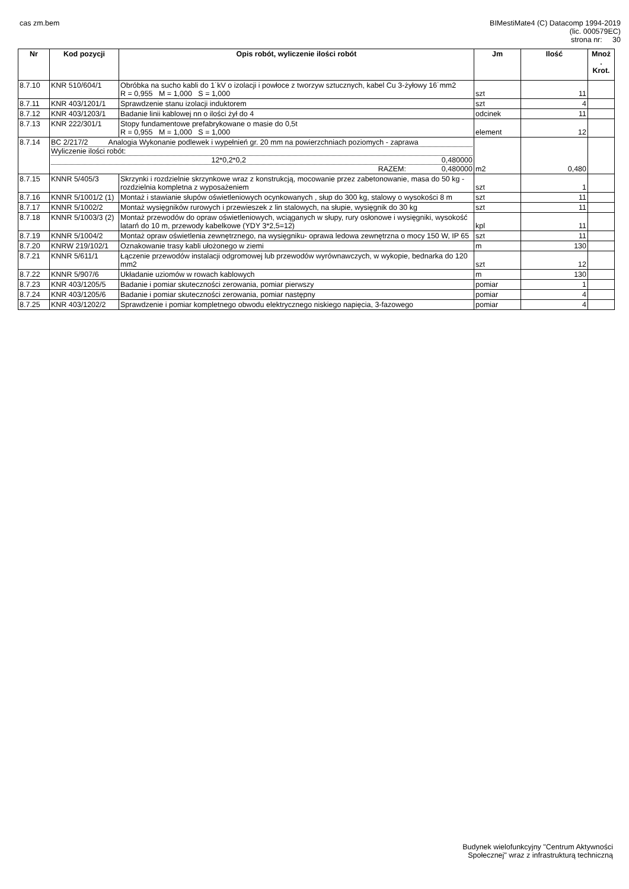cas zm.bem BIMestiMate4 (C) Datacomp 1994-2019
(lic. 000579EC)
strona nr: 30
| Nr | Kod pozycji | Opis robót, wyliczenie ilości robót | Jm | Ilość | Mnoż . Krot. |
| --- | --- | --- | --- | --- | --- |
| 8.7.10 | KNR 510/604/1 | Obróbka na sucho kabli do 1˙kV o izolacji i powłoce z tworzyw sztucznych, kabel Cu 3-żyłowy 16˙mm2 R = 0,955 M = 1,000 S = 1,000 | szt | 11 | |
| 8.7.11 | KNR 403/1201/1 | Sprawdzenie stanu izolacji induktorem | szt | 4 | |
| 8.7.12 | KNR 403/1203/1 | Badanie linii kablowej nn o ilości żył do 4 | odcinek | 11 | |
| 8.7.13 | KNR 222/301/1 | Stopy fundamentowe prefabrykowane o masie do 0,5t R = 0,955 M = 1,000 S = 1,000 | element | 12 | |
| 8.7.14 | BC 2/217/2 Analogia Wykonanie podlewek i wypełnień gr. 20 mm na powierzchniach poziomych - zaprawa Wyliczenie ilości robót: 12*0,2*0,2 0,480000 RAZEM: 0,480000 | | m2 | 0,480 | |
| 8.7.15 | KNNR 5/405/3 | Skrzynki i rozdzielnie skrzynkowe wraz z konstrukcją, mocowanie przez zabetonowanie, masa do 50 kg - rozdzielnia kompletna z wyposażeniem | szt | 1 | |
| 8.7.16 | KNNR 5/1001/2 (1) | Montaż i stawianie słupów oświetleniowych ocynkowanych , słup do 300 kg, stalowy o wysokości 8 m | szt | 11 | |
| 8.7.17 | KNNR 5/1002/2 | Montaż wysięgników rurowych i przewieszek z lin stalowych, na słupie, wysięgnik do 30 kg | szt | 11 | |
| 8.7.18 | KNNR 5/1003/3 (2) | Montaż przewodów do opraw oświetleniowych, wciąganych w słupy, rury osłonowe i wysięgniki, wysokość latarń do 10 m, przewody kabelkowe (YDY 3*2,5=12) | kpl | 11 | |
| 8.7.19 | KNNR 5/1004/2 | Montaż opraw oświetlenia zewnętrznego, na wysięgniku- oprawa ledowa zewnętrzna o mocy 150 W, IP 65 | szt | 11 | |
| 8.7.20 | KNRW 219/102/1 | Oznakowanie trasy kabli ułożonego w ziemi | m | 130 | |
| 8.7.21 | KNNR 5/611/1 | Łączenie przewodów instalacji odgromowej lub przewodów wyrównawczych, w wykopie, bednarka do 120 mm2 | szt | 12 | |
| 8.7.22 | KNNR 5/907/6 | Układanie uziomów w rowach kablowych | m | 130 | |
| 8.7.23 | KNR 403/1205/5 | Badanie i pomiar skuteczności zerowania, pomiar pierwszy | pomiar | 1 | |
| 8.7.24 | KNR 403/1205/6 | Badanie i pomiar skuteczności zerowania, pomiar następny | pomiar | 4 | |
| 8.7.25 | KNR 403/1202/2 | Sprawdzenie i pomiar kompletnego obwodu elektrycznego niskiego napięcia, 3-fazowego | pomiar | 4 | |
Budynek wielofunkcyjny "Centrum Aktywności
Społecznej" wraz z infrastrukturą techniczną